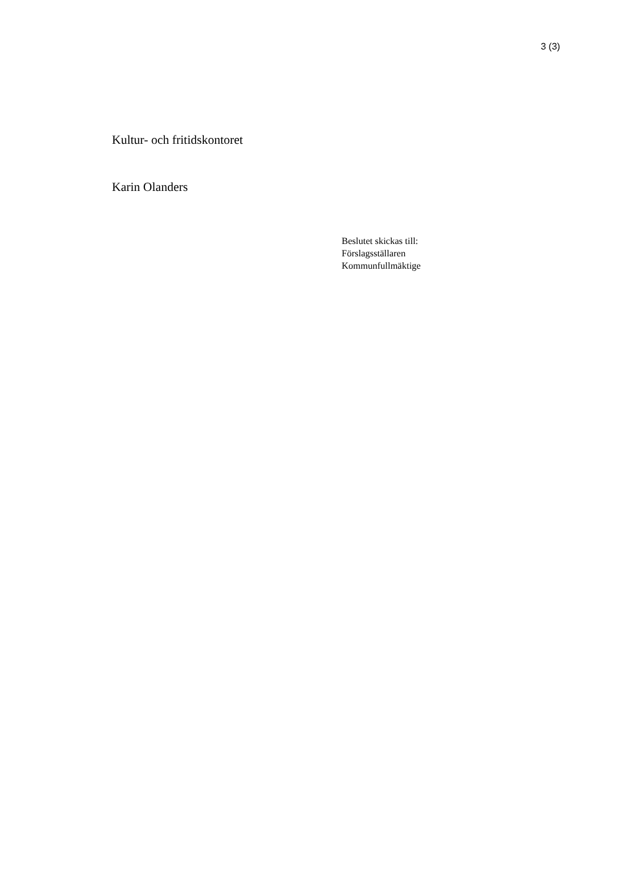3 (3)
Kultur- och fritidskontoret
Karin Olanders
Beslutet skickas till:
Förslagsställaren
Kommunfullmäktige